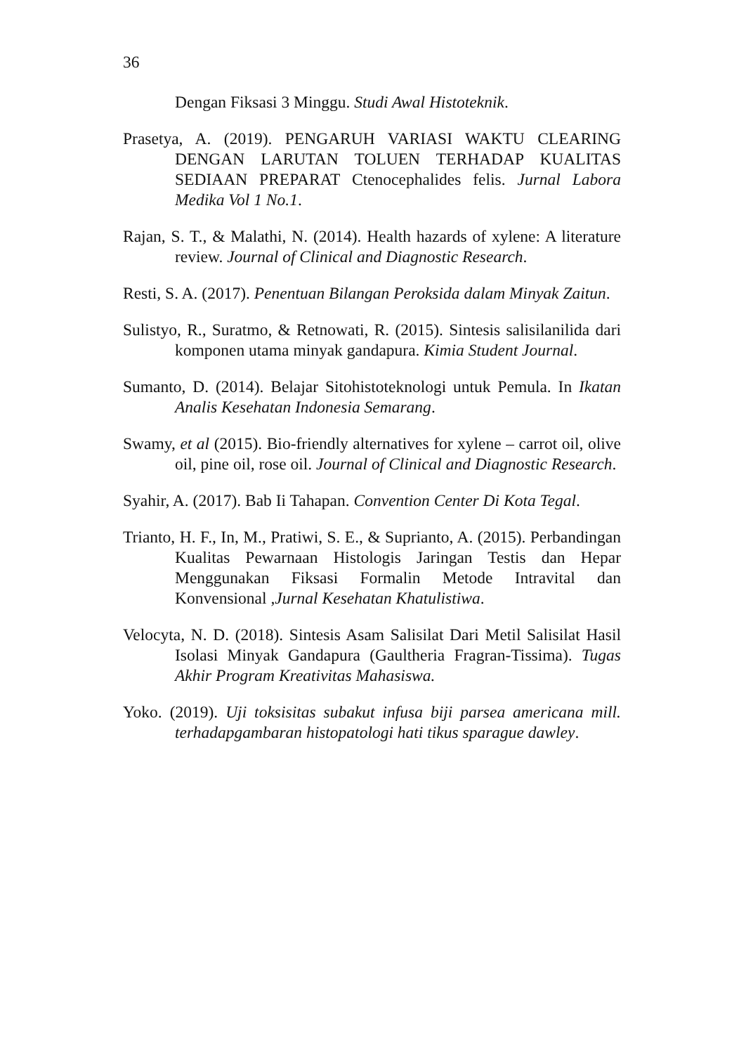36
Dengan Fiksasi 3 Minggu. Studi Awal Histoteknik.
Prasetya, A. (2019). PENGARUH VARIASI WAKTU CLEARING DENGAN LARUTAN TOLUEN TERHADAP KUALITAS SEDIAAN PREPARAT Ctenocephalides felis. Jurnal Labora Medika Vol 1 No.1.
Rajan, S. T., & Malathi, N. (2014). Health hazards of xylene: A literature review. Journal of Clinical and Diagnostic Research.
Resti, S. A. (2017). Penentuan Bilangan Peroksida dalam Minyak Zaitun.
Sulistyo, R., Suratmo, & Retnowati, R. (2015). Sintesis salisilanilida dari komponen utama minyak gandapura. Kimia Student Journal.
Sumanto, D. (2014). Belajar Sitohistoteknologi untuk Pemula. In Ikatan Analis Kesehatan Indonesia Semarang.
Swamy, et al (2015). Bio-friendly alternatives for xylene – carrot oil, olive oil, pine oil, rose oil. Journal of Clinical and Diagnostic Research.
Syahir, A. (2017). Bab Ii Tahapan. Convention Center Di Kota Tegal.
Trianto, H. F., In, M., Pratiwi, S. E., & Suprianto, A. (2015). Perbandingan Kualitas Pewarnaan Histologis Jaringan Testis dan Hepar Menggunakan Fiksasi Formalin Metode Intravital dan Konvensional ,Jurnal Kesehatan Khatulistiwa.
Velocyta, N. D. (2018). Sintesis Asam Salisilat Dari Metil Salisilat Hasil Isolasi Minyak Gandapura (Gaultheria Fragran-Tissima). Tugas Akhir Program Kreativitas Mahasiswa.
Yoko. (2019). Uji toksisitas subakut infusa biji parsea americana mill. terhadapgambaran histopatologi hati tikus sparague dawley.